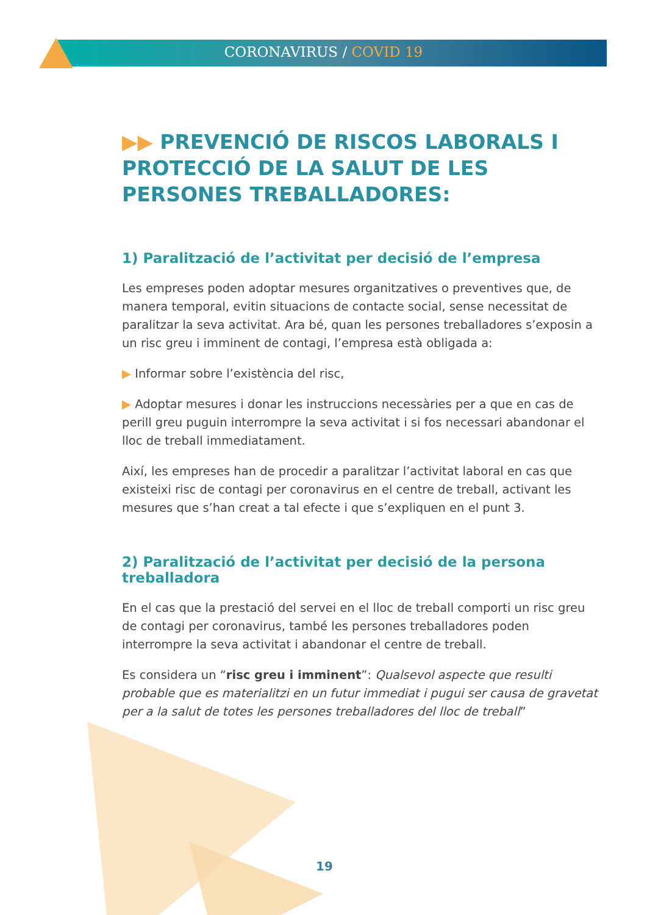CORONAVIRUS / COVID 19
▶▶ PREVENCIÓ DE RISCOS LABORALS I PROTECCIÓ DE LA SALUT DE LES PERSONES TREBALLADORES:
1) Paralització de l’activitat per decisió de l’empresa
Les empreses poden adoptar mesures organitzatives o preventives que, de manera temporal, evitin situacions de contacte social, sense necessitat de paralitzar la seva activitat. Ara bé, quan les persones treballadores s’exposin a un risc greu i imminent de contagi, l’empresa està obligada a:
▶ Informar sobre l’existència del risc,
▶ Adoptar mesures i donar les instruccions necessàries per a que en cas de perill greu puguin interrompre la seva activitat i si fos necessari abandonar el lloc de treball immediatament.
Així, les empreses han de procedir a paralitzar l’activitat laboral en cas que existeixi risc de contagi per coronavirus en el centre de treball, activant les mesures que s’han creat a tal efecte i que s’expliquen en el punt 3.
2) Paralització de l’activitat per decisió de la persona treballadora
En el cas que la prestació del servei en el lloc de treball comporti un risc greu de contagi per coronavirus, també les persones treballadores poden interrompre la seva activitat i abandonar el centre de treball.
Es considera un “risc greu i imminent”: Qualsevol aspecte que resulti probable que es materialitzi en un futur immediat i pugui ser causa de gravetat per a la salut de totes les persones treballadores del lloc de treball”
19